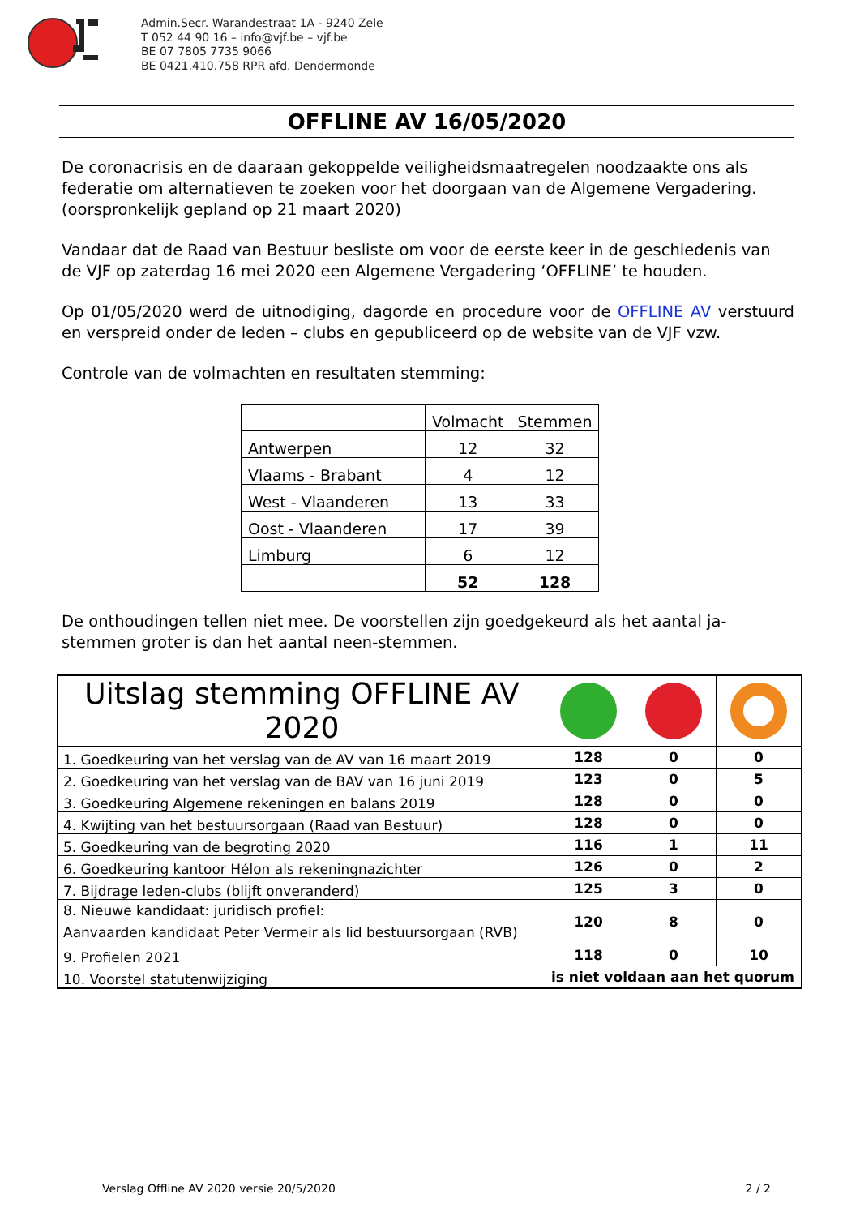Admin.Secr. Warandestraat 1A - 9240 Zele
T 052 44 90 16 – info@vjf.be – vjf.be
BE 07 7805 7735 9066
BE 0421.410.758 RPR afd. Dendermonde
OFFLINE AV 16/05/2020
De coronacrisis en de daaraan gekoppelde veiligheidsmaatregelen noodzaakte ons als federatie om alternatieven te zoeken voor het doorgaan van de Algemene Vergadering. (oorspronkelijk gepland op 21 maart 2020)
Vandaar dat de Raad van Bestuur besliste om voor de eerste keer in de geschiedenis van de VJF op zaterdag 16 mei 2020 een Algemene Vergadering ‘OFFLINE’ te houden.
Op 01/05/2020 werd de uitnodiging, dagorde en procedure voor de OFFLINE AV verstuurd en verspreid onder de leden – clubs en gepubliceerd op de website van de VJF vzw.
Controle van de volmachten en resultaten stemming:
| | Volmacht | Stemmen |
| Antwerpen | 12 | 32 |
| Vlaams - Brabant | 4 | 12 |
| West - Vlaanderen | 13 | 33 |
| Oost - Vlaanderen | 17 | 39 |
| Limburg | 6 | 12 |
| | 52 | 128 |
De onthoudingen tellen niet mee. De voorstellen zijn goedgekeurd als het aantal ja-stemmen groter is dan het aantal neen-stemmen.
| Uitslag stemming OFFLINE AV 2020 | | | |
| 1. Goedkeuring van het verslag van de AV van 16 maart 2019 | 128 | 0 | 0 |
| 2. Goedkeuring van het verslag van de BAV van 16 juni 2019 | 123 | 0 | 5 |
| 3. Goedkeuring Algemene rekeningen en balans 2019 | 128 | 0 | 0 |
| 4. Kwijting van het bestuursorgaan (Raad van Bestuur) | 128 | 0 | 0 |
| 5. Goedkeuring van de begroting 2020 | 116 | 1 | 11 |
| 6. Goedkeuring kantoor Hélon als rekeningnazichter | 126 | 0 | 2 |
| 7. Bijdrage leden-clubs (blijft onveranderd) | 125 | 3 | 0 |
| 8. Nieuwe kandidaat: juridisch profiel: Aanvaarden kandidaat Peter Vermeir als lid bestuursorgaan (RVB) | 120 | 8 | 0 |
| 9. Profielen 2021 | 118 | 0 | 10 |
| 10. Voorstel statutenwijziging | is niet voldaan aan het quorum | | |
Verslag Offline AV 2020 versie 20/5/2020 2 / 2